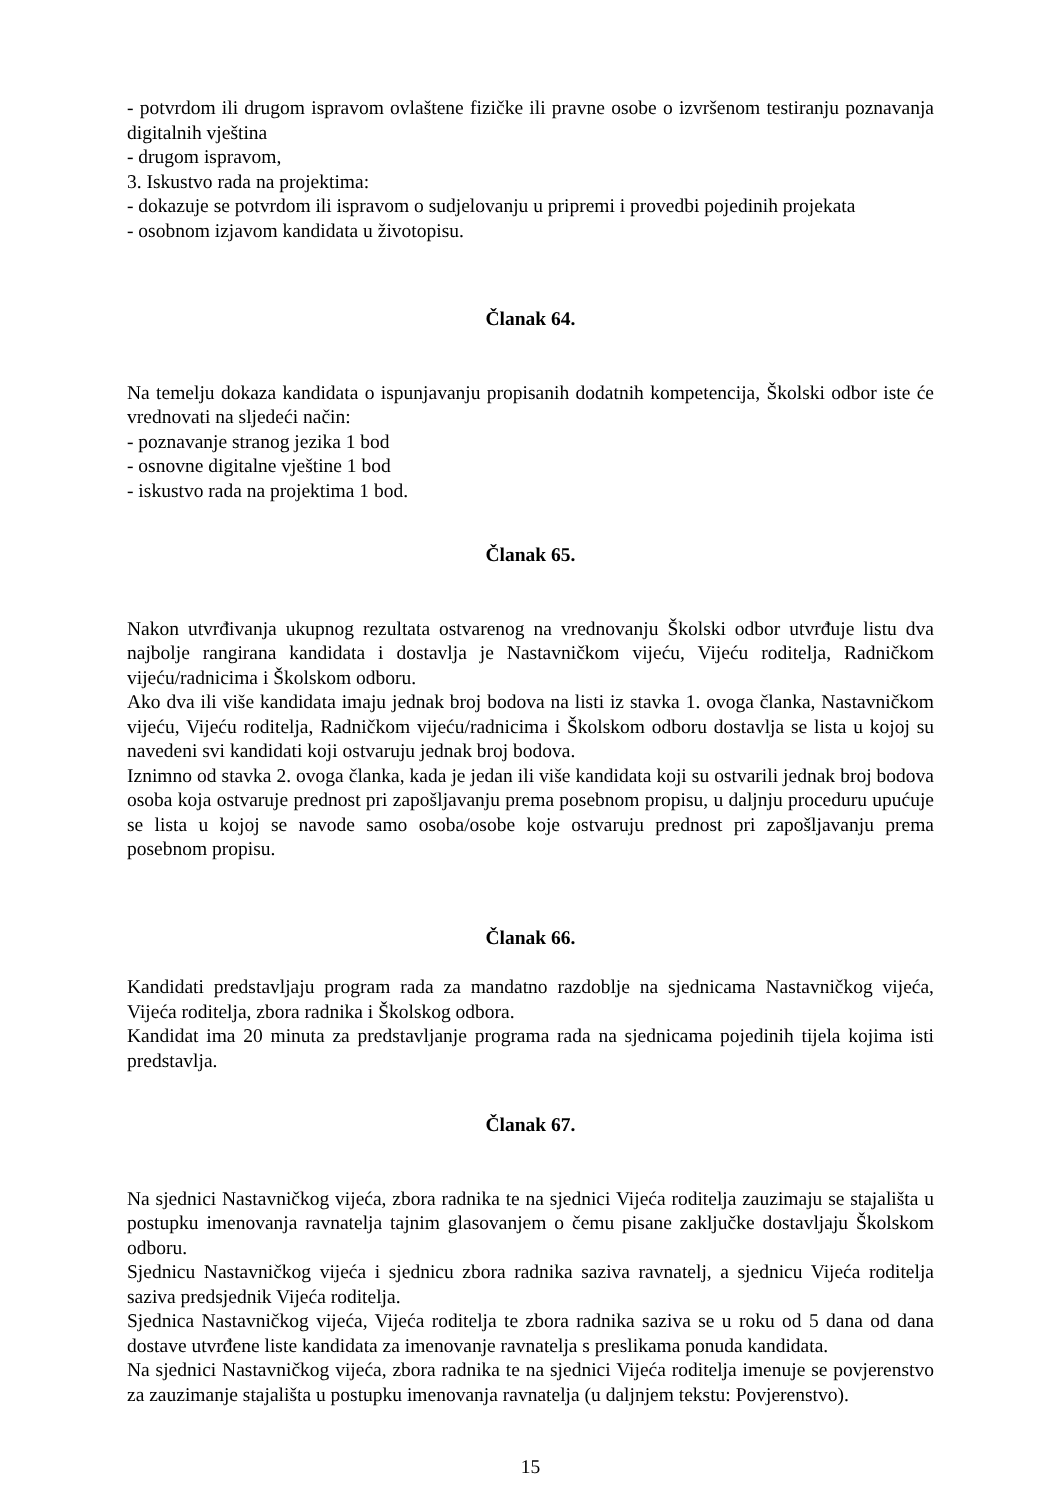- potvrdom ili drugom ispravom ovlaštene fizičke ili pravne osobe o izvršenom testiranju poznavanja digitalnih vještina
- drugom ispravom,
3. Iskustvo rada na projektima:
- dokazuje se potvrdom ili ispravom o sudjelovanju u pripremi i provedbi pojedinih projekata
- osobnom izjavom kandidata u životopisu.
Članak 64.
Na temelju dokaza kandidata o ispunjavanju propisanih dodatnih kompetencija, Školski odbor iste će vrednovati na sljedeći način:
- poznavanje stranog jezika 1 bod
- osnovne digitalne vještine 1 bod
- iskustvo rada na projektima 1 bod.
Članak 65.
Nakon utvrđivanja ukupnog rezultata ostvarenog na vrednovanju Školski odbor utvrđuje listu dva najbolje rangirana kandidata i dostavlja je Nastavničkom vijeću, Vijeću roditelja, Radničkom vijeću/radnicima i Školskom odboru.
Ako dva ili više kandidata imaju jednak broj bodova na listi iz stavka 1. ovoga članka, Nastavničkom vijeću, Vijeću roditelja, Radničkom vijeću/radnicima i Školskom odboru dostavlja se lista u kojoj su navedeni svi kandidati koji ostvaruju jednak broj bodova.
Iznimno od stavka 2. ovoga članka, kada je jedan ili više kandidata koji su ostvarili jednak broj bodova osoba koja ostvaruje prednost pri zapošljavanju prema posebnom propisu, u daljnju proceduru upućuje se lista u kojoj se navode samo osoba/osobe koje ostvaruju prednost pri zapošljavanju prema posebnom propisu.
Članak 66.
Kandidati predstavljaju program rada za mandatno razdoblje na sjednicama Nastavničkog vijeća, Vijeća roditelja, zbora radnika i Školskog odbora.
Kandidat ima 20 minuta za predstavljanje programa rada na sjednicama pojedinih tijela kojima isti predstavlja.
Članak 67.
Na sjednici Nastavničkog vijeća, zbora radnika te na sjednici Vijeća roditelja zauzimaju se stajališta u postupku imenovanja ravnatelja tajnim glasovanjem o čemu pisane zaključke dostavljaju Školskom odboru.
Sjednicu Nastavničkog vijeća i sjednicu zbora radnika saziva ravnatelj, a sjednicu Vijeća roditelja saziva predsjednik Vijeća roditelja.
Sjednica Nastavničkog vijeća, Vijeća roditelja te zbora radnika saziva se u roku od 5 dana od dana dostave utvrđene liste kandidata za imenovanje ravnatelja s preslikama ponuda kandidata.
Na sjednici Nastavničkog vijeća, zbora radnika te na sjednici Vijeća roditelja imenuje se povjerenstvo za zauzimanje stajališta u postupku imenovanja ravnatelja (u daljnjem tekstu: Povjerenstvo).
15